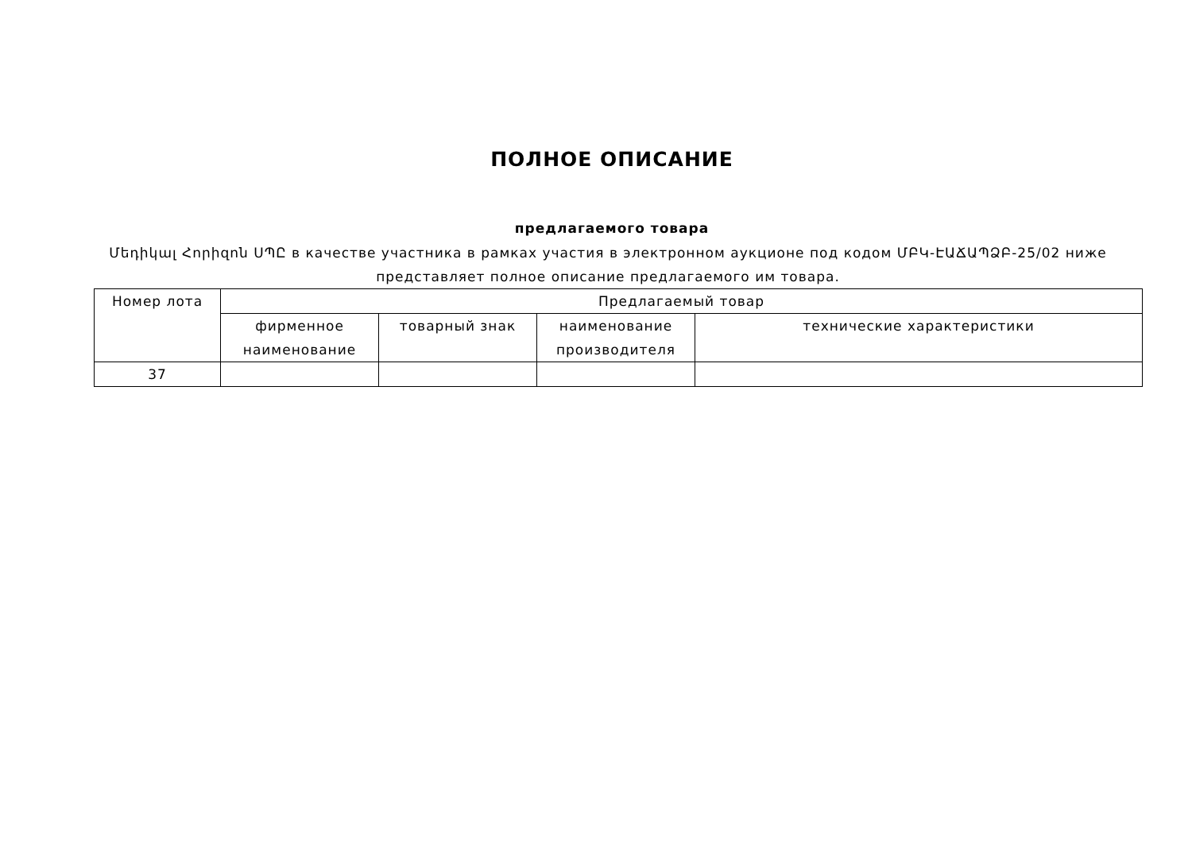ПОЛНОЕ ОПИСАНИЕ
предлагаемого товара
Մեդիկալ Հորիզոն ՍՊԸ в качестве участника в рамках участия в электронном аукционе под кодом ՄԲԿ-ԷԱՃԱՊՁԲ-25/02 ниже представляет полное описание предлагаемого им товара.
| Номер лота | Предлагаемый товар | | | |
| --- | --- | --- | --- | --- |
| | фирменное наименование | товарный знак | наименование производителя | технические характеристики |
| 37 | | | | |